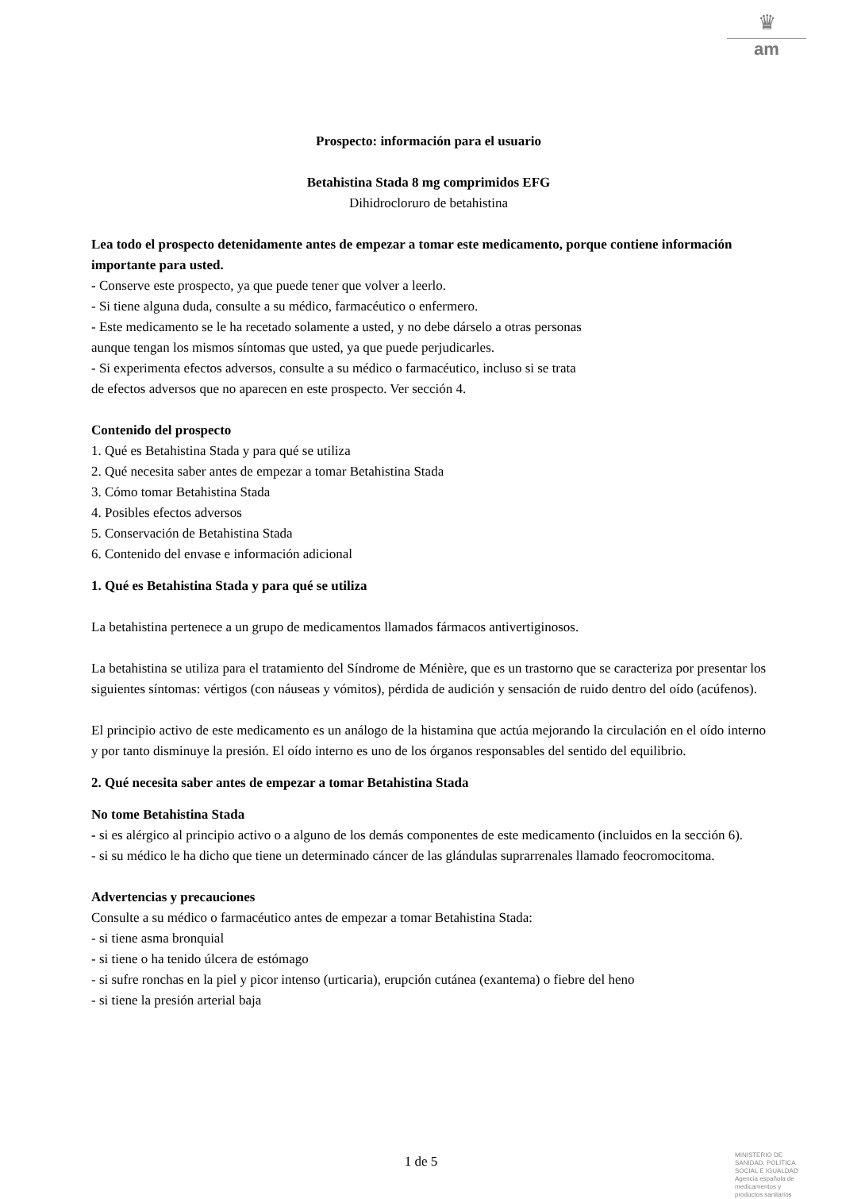♛
am
Prospecto: información para el usuario
Betahistina Stada 8 mg comprimidos EFG
Dihidrocloruro de betahistina
Lea todo el prospecto detenidamente antes de empezar a tomar este medicamento, porque contiene información importante para usted.
- Conserve este prospecto, ya que puede tener que volver a leerlo.
- Si tiene alguna duda, consulte a su médico, farmacéutico o enfermero.
- Este medicamento se le ha recetado solamente a usted, y no debe dárselo a otras personas
aunque tengan los mismos síntomas que usted, ya que puede perjudicarles.
- Si experimenta efectos adversos, consulte a su médico o farmacéutico, incluso si se trata
de efectos adversos que no aparecen en este prospecto. Ver sección 4.
Contenido del prospecto
1. Qué es Betahistina Stada y para qué se utiliza
2. Qué necesita saber antes de empezar a tomar Betahistina Stada
3. Cómo tomar Betahistina Stada
4. Posibles efectos adversos
5. Conservación de Betahistina Stada
6. Contenido del envase e información adicional
1. Qué es Betahistina Stada y para qué se utiliza
La betahistina pertenece a un grupo de medicamentos llamados fármacos antivertiginosos.
La betahistina se utiliza para el tratamiento del Síndrome de Ménière, que es un trastorno que se caracteriza por presentar los siguientes síntomas: vértigos (con náuseas y vómitos), pérdida de audición y sensación de ruido dentro del oído (acúfenos).
El principio activo de este medicamento es un análogo de la histamina que actúa mejorando la circulación en el oído interno y por tanto disminuye la presión. El oído interno es uno de los órganos responsables del sentido del equilibrio.
2. Qué necesita saber antes de empezar a tomar Betahistina Stada
No tome Betahistina Stada
- si es alérgico al principio activo o a alguno de los demás componentes de este medicamento (incluidos en la sección 6).
- si su médico le ha dicho que tiene un determinado cáncer de las glándulas suprarrenales llamado feocromocitoma.
Advertencias y precauciones
Consulte a su médico o farmacéutico antes de empezar a tomar Betahistina Stada:
- si tiene asma bronquial
- si tiene o ha tenido úlcera de estómago
- si sufre ronchas en la piel y picor intenso (urticaria), erupción cutánea (exantema) o fiebre del heno
- si tiene la presión arterial baja
1 de 5
MINISTERIO DE
SANIDAD, POLITICA
SOCIAL E IGUALDAD
Agencia española de
medicamentos y
productos sanitarios